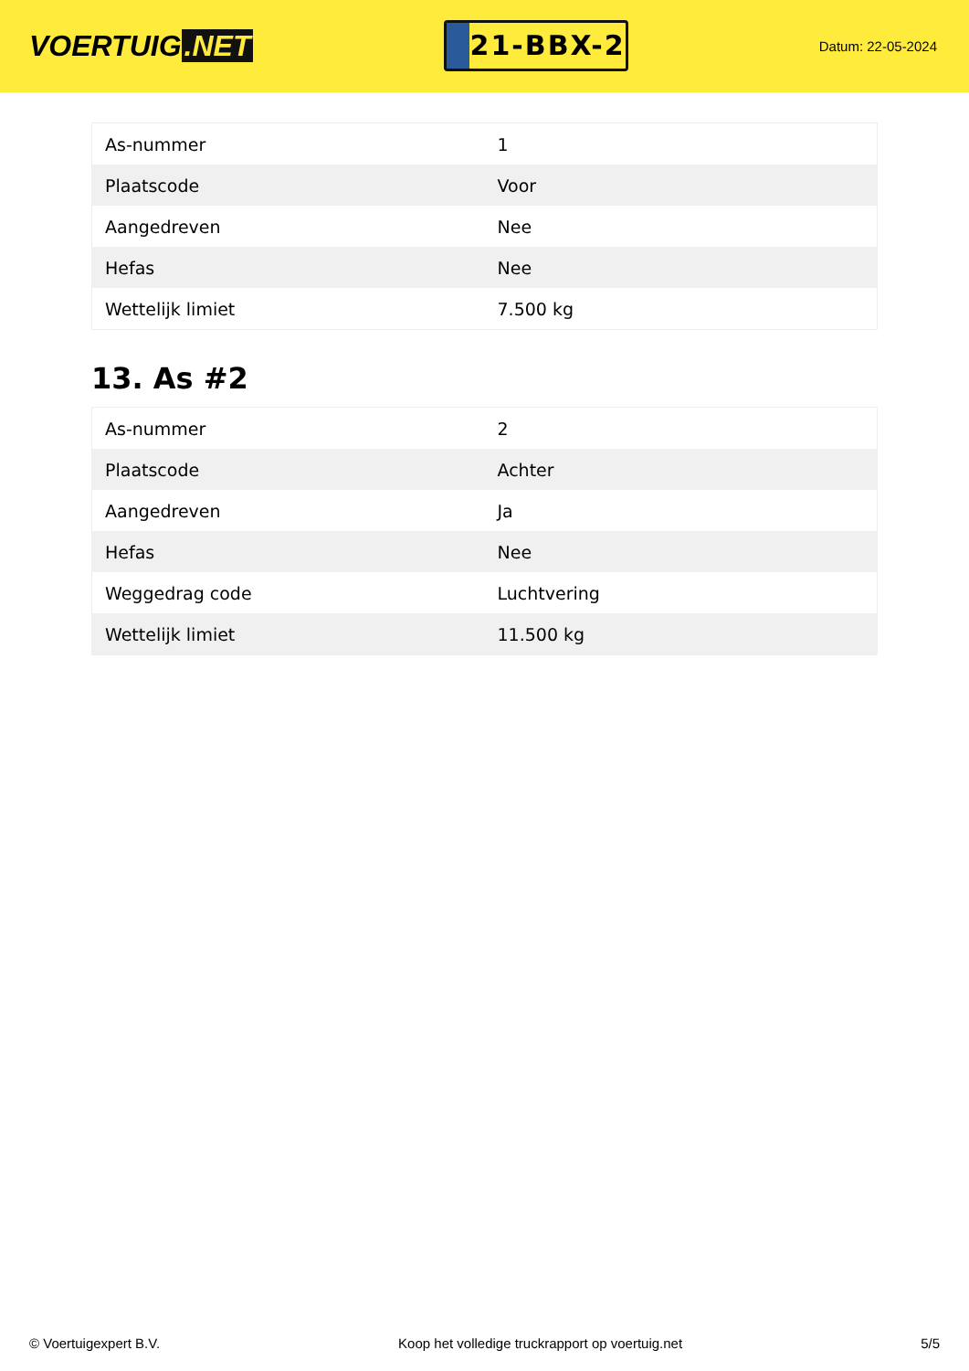VOERTUIG.NET
21-BBX-2
Datum: 22-05-2024
| As-nummer | 1 |
| Plaatscode | Voor |
| Aangedreven | Nee |
| Hefas | Nee |
| Wettelijk limiet | 7.500 kg |
13. As #2
| As-nummer | 2 |
| Plaatscode | Achter |
| Aangedreven | Ja |
| Hefas | Nee |
| Weggedrag code | Luchtvering |
| Wettelijk limiet | 11.500 kg |
© Voertuigexpert B.V. Koop het volledige truckrapport op voertuig.net 5/5